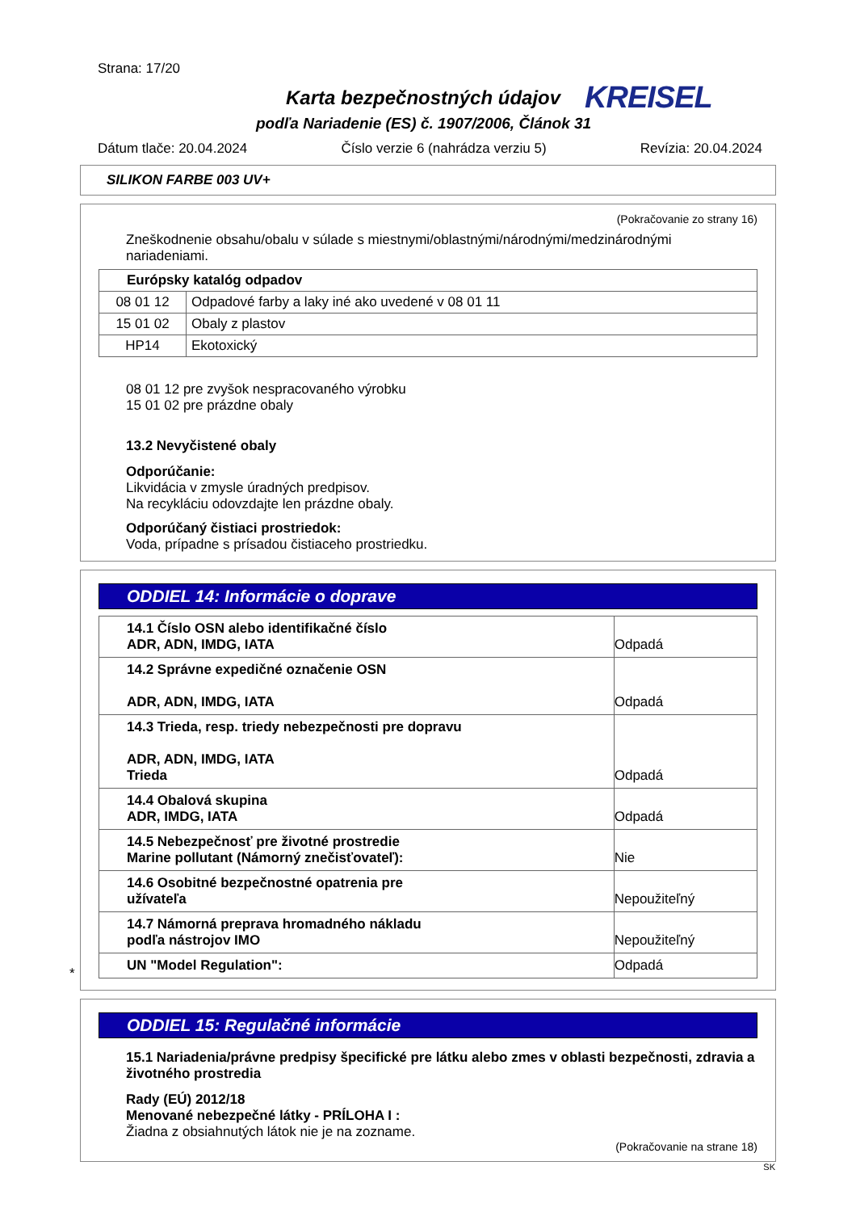Strana: 17/20
Karta bezpečnostných údajov KREISEL
podľa Nariadenie (ES) č. 1907/2006, Článok 31
Dátum tlače: 20.04.2024 Číslo verzie 6 (nahrádza verziu 5) Revízia: 20.04.2024
SILIKON FARBE 003 UV+
(Pokračovanie zo strany 16)
Zneškodnenie obsahu/obalu v súlade s miestnymi/oblastnými/národnými/medzinárodnými nariadeniami.
| Európsky katalóg odpadov | |
| 08 01 12 | Odpadové farby a laky iné ako uvedené v 08 01 11 |
| 15 01 02 | Obaly z plastov |
| HP14 | Ekotoxický |
08 01 12 pre zvyšok nespracovaného výrobku
15 01 02 pre prázdne obaly
13.2 Nevyčistené obaly
Odporúčanie:
Likvidácia v zmysle úradných predpisov.
Na recykláciu odovzdajte len prázdne obaly.
Odporúčaný čistiaci prostriedok:
Voda, prípadne s prísadou čistiaceho prostriedku.
ODDIEL 14: Informácie o doprave
| 14.1 Číslo OSN alebo identifikačné číslo ADR, ADN, IMDG, IATA | Odpadá |
| 14.2 Správne expedičné označenie OSN ADR, ADN, IMDG, IATA | Odpadá |
| 14.3 Trieda, resp. triedy nebezpečnosti pre dopravu ADR, ADN, IMDG, IATA Trieda | Odpadá |
| 14.4 Obalová skupina ADR, IMDG, IATA | Odpadá |
| 14.5 Nebezpečnosť pre životné prostredie Marine pollutant (Námorný znečisťovateľ): | Nie |
| 14.6 Osobitné bezpečnostné opatrenia pre užívateľa | Nepoužiteľný |
| 14.7 Námorná preprava hromadného nákladu podľa nástrojov IMO | Nepoužiteľný |
| UN "Model Regulation": | Odpadá |
*
ODDIEL 15: Regulačné informácie
15.1 Nariadenia/právne predpisy špecifické pre látku alebo zmes v oblasti bezpečnosti, zdravia a životného prostredia
Rady (EÚ) 2012/18
Menované nebezpečné látky - PRÍLOHA I :
Žiadna z obsiahnutých látok nie je na zozname.
(Pokračovanie na strane 18)
SK